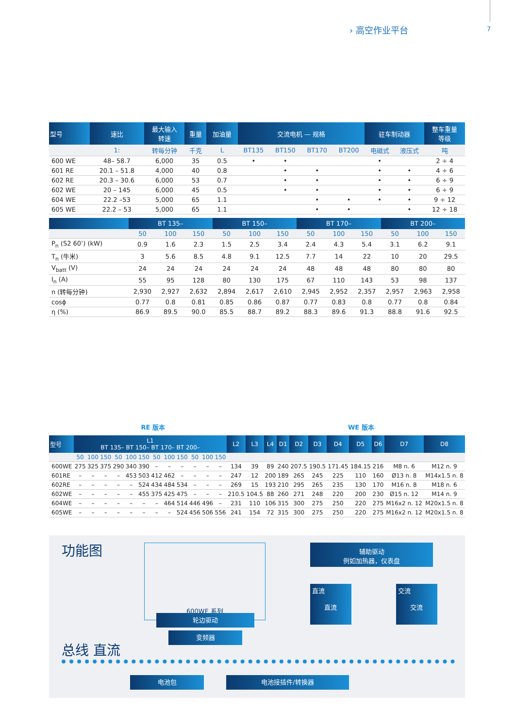› 高空作业平台 7
| 型号 | 速比 | 最大输入 转速 | 重量 | 加油量 | 交流电机 — 规格 | | | | 驻车制动器 | | 整车重量 等级 |
| --- | --- | --- | --- | --- | --- | --- | --- | --- | --- | --- | --- |
| | 1: | 转每分钟 | 千克 | L | BT135 | BT150 | BT170 | BT200 | 电磁式 | 液压式 | 吨 |
| 600 WE | 48– 58.7 | 6,000 | 35 | 0.5 | • | • | | | • | | 2 ÷ 4 |
| 601 RE | 20.1 – 51.8 | 4,000 | 40 | 0.8 | | • | • | | • | • | 4 ÷ 6 |
| 602 RE | 20.3 – 30.6 | 6,000 | 53 | 0.7 | | • | • | | • | • | 6 ÷ 9 |
| 602 WE | 20 – 145 | 6,000 | 45 | 0.5 | | • | • | | • | • | 6 ÷ 9 |
| 604 WE | 22.2 –53 | 5,000 | 65 | 1.1 | | | • | • | • | • | 9 ÷ 12 |
| 605 WE | 22.2 – 53 | 5,000 | 65 | 1.1 | | | • | • | | • | 12 ÷ 18 |
| | BT 135– | | | BT 150– | | | BT 170– | | | BT 200– | | |
| --- | --- | --- | --- | --- | --- | --- | --- | --- | --- | --- | --- | --- |
| | 50 | 100 | 150 | 50 | 100 | 150 | 50 | 100 | 150 | 50 | 100 | 150 |
| P<sub>n</sub> (S2 60’) (kW) | 0.9 | 1.6 | 2.3 | 1.5 | 2.5 | 3.4 | 2.4 | 4.3 | 5.4 | 3.1 | 6.2 | 9.1 |
| T<sub>n</sub> (牛米) | 3 | 5.6 | 8.5 | 4.8 | 9.1 | 12.5 | 7.7 | 14 | 22 | 10 | 20 | 29.5 |
| V<sub>batt</sub> (V) | 24 | 24 | 24 | 24 | 24 | 24 | 48 | 48 | 48 | 80 | 80 | 80 |
| I<sub>n</sub> (A) | 55 | 95 | 128 | 80 | 130 | 175 | 67 | 110 | 143 | 53 | 98 | 137 |
| n (转每分钟) | 2,930 | 2,927 | 2,632 | 2,894 | 2,617 | 2,610 | 2,945 | 2,952 | 2,357 | 2,957 | 2,963 | 2,958 |
| cosϕ | 0.77 | 0.8 | 0.81 | 0.85 | 0.86 | 0.87 | 0.77 | 0.83 | 0.8 | 0.77 | 0.8 | 0.84 |
| η (%) | 86.9 | 89.5 | 90.0 | 85.5 | 88.7 | 89.2 | 88.3 | 89.6 | 91.3 | 88.8 | 91.6 | 92.5 |
RE 版本 WE 版本
| 型号 | L1 BT 135– BT 150– BT 170– BT 200– | | | | | | | | | | | | L2 | L3 | L4 | D1 | D2 | D3 | D4 | D5 | D6 | D7 | D8 |
| --- | --- | --- | --- | --- | --- | --- | --- | --- | --- | --- | --- | --- | --- | --- | --- | --- | --- | --- | --- | --- | --- | --- | --- |
| | 50 | 100 | 150 | 50 | 100 | 150 | 50 | 100 | 150 | 50 | 100 | 150 | | | | | | | | | | | |
| 600WE | 275 | 325 | 375 | 290 | 340 | 390 | – | – | – | – | – | – | 134 | 39 | 89 | 240 | 207.5 | 190.5 | 171.45 | 184.15 | 216 | M8 n. 6 | M12 n. 9 |
| 601RE | – | – | – | – | 453 | 503 | 412 | 462 | – | – | – | – | 247 | 12 | 200 | 189 | 265 | 245 | 225 | 110 | 160 | Ø13 n. 8 | M14x1.5 n. 8 |
| 602RE | – | – | – | – | – | 524 | 434 | 484 | 534 | – | – | – | 269 | 15 | 193 | 210 | 295 | 265 | 235 | 130 | 170 | M16 n. 8 | M18 n. 6 |
| 602WE | – | – | – | – | – | 455 | 375 | 425 | 475 | – | – | – | 210.5 | 104.5 | 88 | 260 | 271 | 248 | 220 | 200 | 230 | Ø15 n. 12 | M14 n. 9 |
| 604WE | – | – | – | – | – | – | – | 464 | 514 | 446 | 496 | – | 231 | 110 | 106 | 315 | 300 | 275 | 250 | 220 | 275 | M16x2 n. 12 | M20x1.5 n. 8 |
| 605WE | – | – | – | – | – | – | – | – | 524 | 456 | 506 | 556 | 241 | 154 | 72 | 315 | 300 | 275 | 250 | 220 | 275 | M16x2 n. 12 | M20x1.5 n. 8 |
功能图 600WE 系列
轮边驱动
变频器
辅助驱动
例如加热器，仪表盘
直流
直流
交流
交流
总线 直流
电池包 电池接插件/转换器